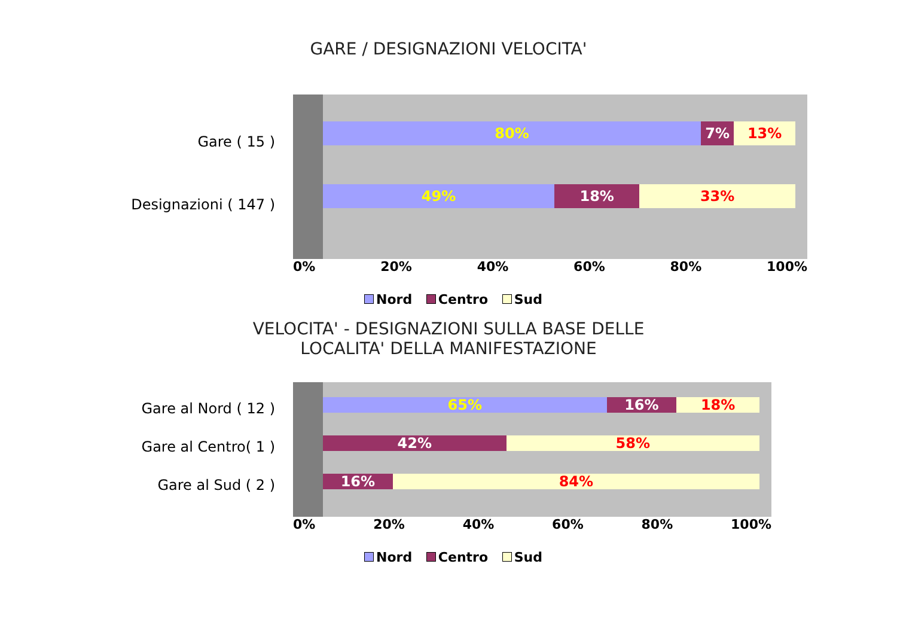GARE / DESIGNAZIONI VELOCITA'
Gare ( 15 )
Designazioni ( 147 )
80% 7% 13%
49% 18% 33%
0% 20% 40% 60% 80% 100%
Nord Centro Sud
VELOCITA' - DESIGNAZIONI SULLA BASE DELLE
LOCALITA' DELLA MANIFESTAZIONE
Gare al Nord ( 12 )
Gare al Centro( 1 )
Gare al Sud ( 2 )
65% 16% 18%
42% 58%
16% 84%
0% 20% 40% 60% 80% 100%
Nord Centro Sud